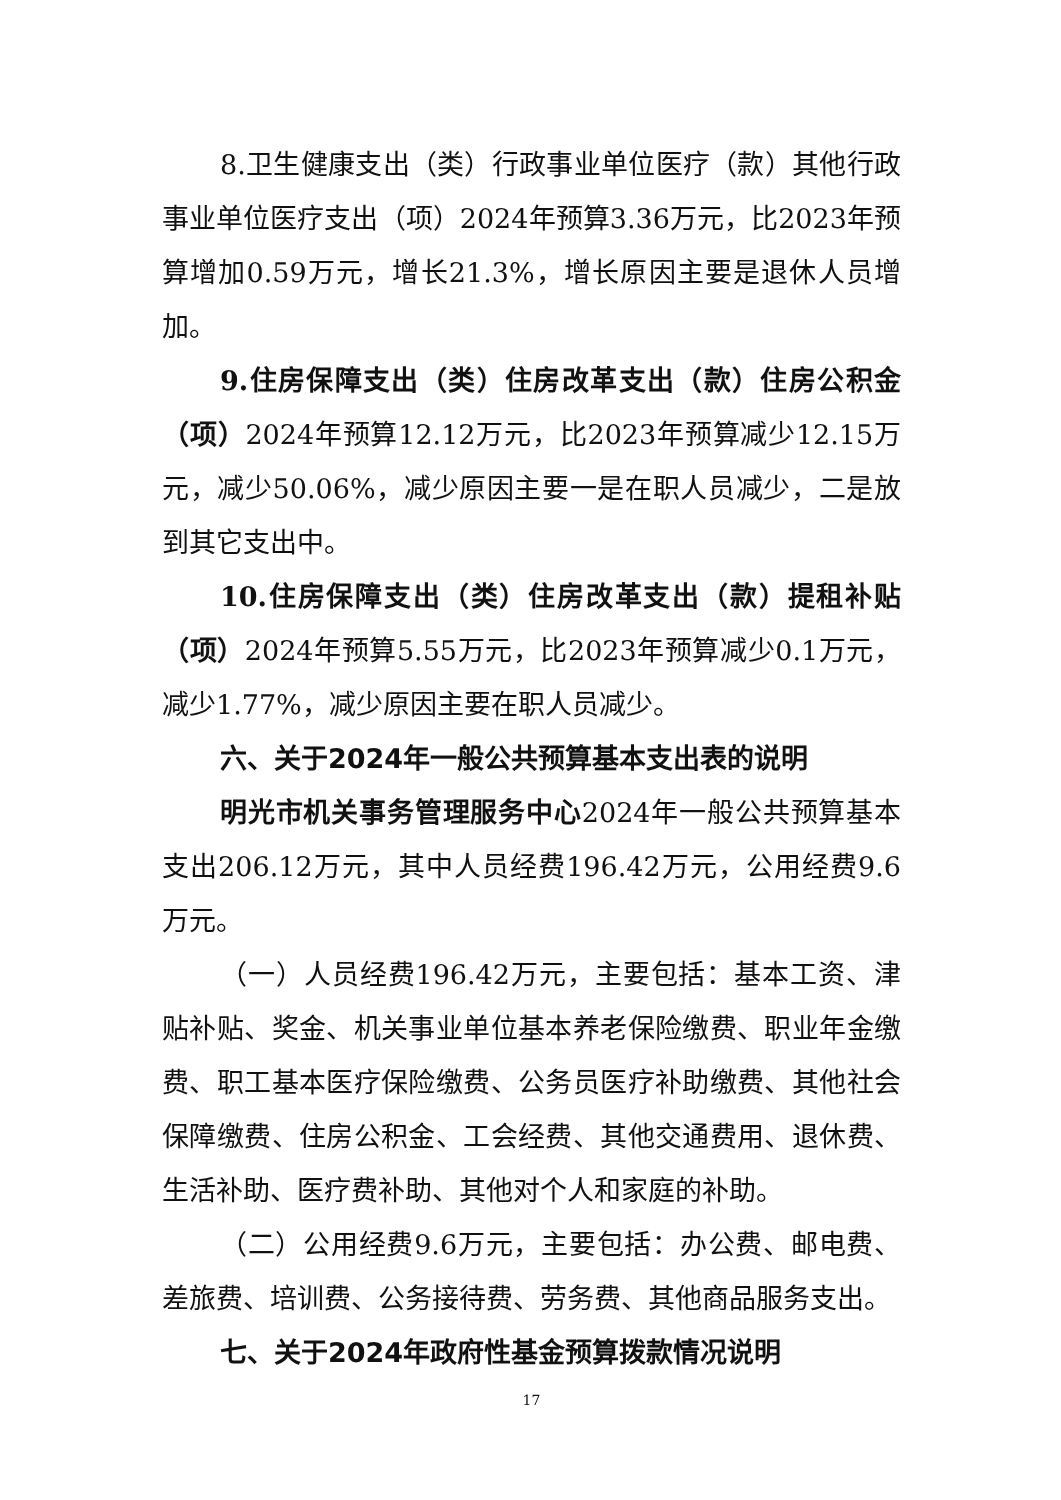8.卫生健康支出（类）行政事业单位医疗（款）其他行政事业单位医疗支出（项）2024年预算3.36万元，比2023年预算增加0.59万元，增长21.3%，增长原因主要是退休人员增加。
9.住房保障支出（类）住房改革支出（款）住房公积金（项）2024年预算12.12万元，比2023年预算减少12.15万元，减少50.06%，减少原因主要一是在职人员减少，二是放到其它支出中。
10.住房保障支出（类）住房改革支出（款）提租补贴（项）2024年预算5.55万元，比2023年预算减少0.1万元，减少1.77%，减少原因主要在职人员减少。
六、关于2024年一般公共预算基本支出表的说明
明光市机关事务管理服务中心2024年一般公共预算基本支出206.12万元，其中人员经费196.42万元，公用经费9.6万元。
（一）人员经费196.42万元，主要包括：基本工资、津贴补贴、奖金、机关事业单位基本养老保险缴费、职业年金缴费、职工基本医疗保险缴费、公务员医疗补助缴费、其他社会保障缴费、住房公积金、工会经费、其他交通费用、退休费、生活补助、医疗费补助、其他对个人和家庭的补助。
（二）公用经费9.6万元，主要包括：办公费、邮电费、差旅费、培训费、公务接待费、劳务费、其他商品服务支出。
七、关于2024年政府性基金预算拨款情况说明
17